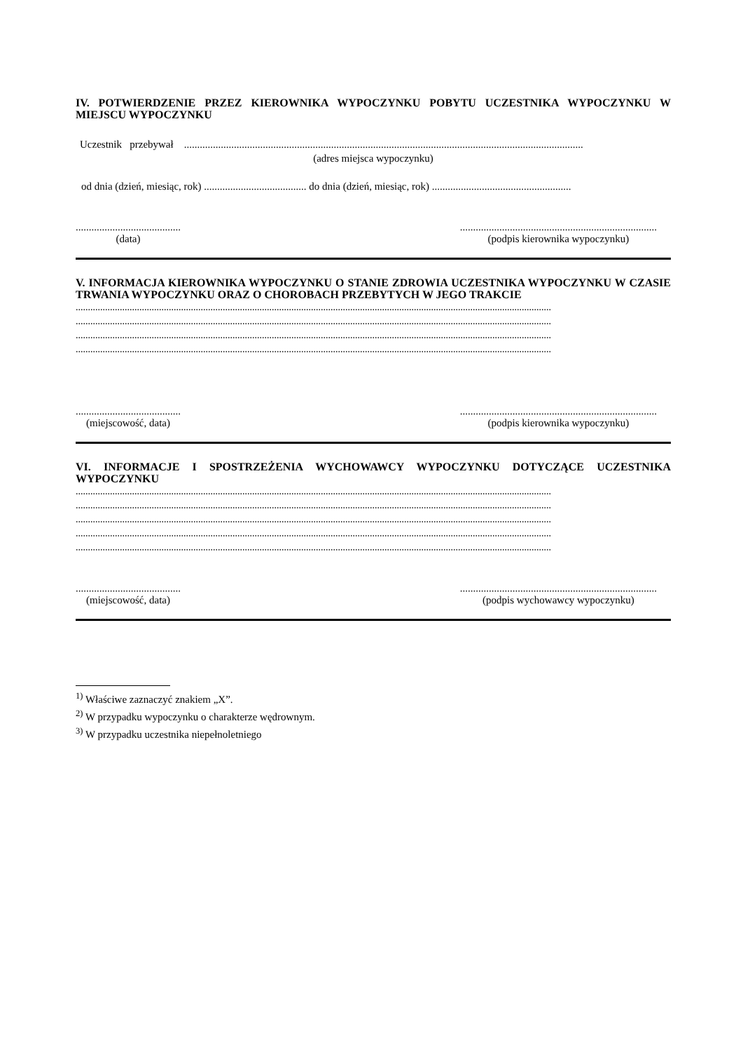IV. POTWIERDZENIE PRZEZ KIEROWNIKA WYPOCZYNKU POBYTU UCZESTNIKA WYPOCZYNKU W MIEJSCU WYPOCZYNKU
Uczestnik przebywał ........................................................................................................................................................
(adres miejsca wypoczynku)
od dnia (dzień, miesiąc, rok) ....................................... do dnia (dzień, miesiąc, rok) .....................................................
........................................
(data)
...........................................................................
(podpis kierownika wypoczynku)
V. INFORMACJA KIEROWNIKA WYPOCZYNKU O STANIE ZDROWIA UCZESTNIKA WYPOCZYNKU W CZASIE TRWANIA WYPOCZYNKU ORAZ O CHOROBACH PRZEBYTYCH W JEGO TRAKCIE
..................................................................................................................................................................................................
..................................................................................................................................................................................................
..................................................................................................................................................................................................
..................................................................................................................................................................................................
........................................
(miejscowość, data)
...........................................................................
(podpis kierownika wypoczynku)
VI. INFORMACJE I SPOSTRZEŻENIA WYCHOWAWCY WYPOCZYNKU DOTYCZĄCE UCZESTNIKA WYPOCZYNKU
..................................................................................................................................................................................................
..................................................................................................................................................................................................
..................................................................................................................................................................................................
..................................................................................................................................................................................................
..................................................................................................................................................................................................
........................................
(miejscowość, data)
...........................................................................
(podpis wychowawcy wypoczynku)
<sup>1)</sup> Właściwe zaznaczyć znakiem „X”.
<sup>2)</sup> W przypadku wypoczynku o charakterze wędrownym.
<sup>3)</sup> W przypadku uczestnika niepełnoletniego